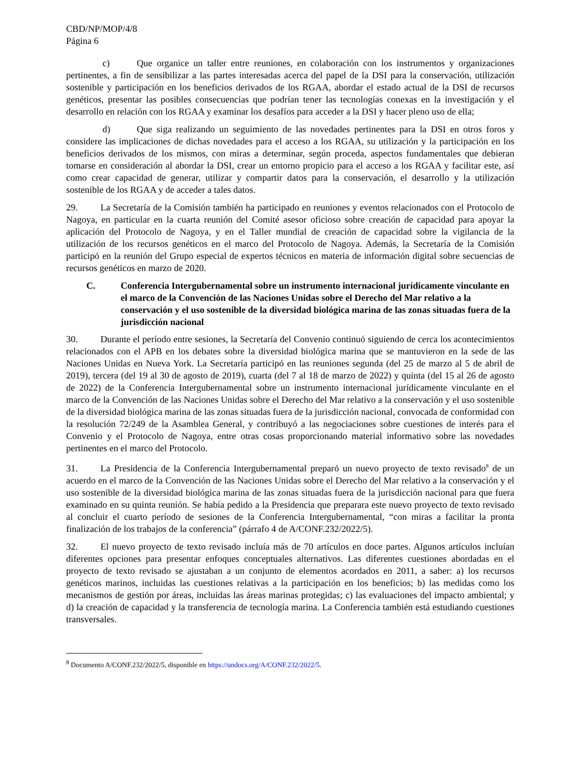CBD/NP/MOP/4/8
Página 6
c) Que organice un taller entre reuniones, en colaboración con los instrumentos y organizaciones pertinentes, a fin de sensibilizar a las partes interesadas acerca del papel de la DSI para la conservación, utilización sostenible y participación en los beneficios derivados de los RGAA, abordar el estado actual de la DSI de recursos genéticos, presentar las posibles consecuencias que podrían tener las tecnologías conexas en la investigación y el desarrollo en relación con los RGAA y examinar los desafíos para acceder a la DSI y hacer pleno uso de ella;
d) Que siga realizando un seguimiento de las novedades pertinentes para la DSI en otros foros y considere las implicaciones de dichas novedades para el acceso a los RGAA, su utilización y la participación en los beneficios derivados de los mismos, con miras a determinar, según proceda, aspectos fundamentales que debieran tomarse en consideración al abordar la DSI, crear un entorno propicio para el acceso a los RGAA y facilitar este, así como crear capacidad de generar, utilizar y compartir datos para la conservación, el desarrollo y la utilización sostenible de los RGAA y de acceder a tales datos.
29. La Secretaría de la Comisión también ha participado en reuniones y eventos relacionados con el Protocolo de Nagoya, en particular en la cuarta reunión del Comité asesor oficioso sobre creación de capacidad para apoyar la aplicación del Protocolo de Nagoya, y en el Taller mundial de creación de capacidad sobre la vigilancia de la utilización de los recursos genéticos en el marco del Protocolo de Nagoya. Además, la Secretaría de la Comisión participó en la reunión del Grupo especial de expertos técnicos en materia de información digital sobre secuencias de recursos genéticos en marzo de 2020.
C. Conferencia Intergubernamental sobre un instrumento internacional jurídicamente vinculante en el marco de la Convención de las Naciones Unidas sobre el Derecho del Mar relativo a la conservación y el uso sostenible de la diversidad biológica marina de las zonas situadas fuera de la jurisdicción nacional
30. Durante el período entre sesiones, la Secretaría del Convenio continuó siguiendo de cerca los acontecimientos relacionados con el APB en los debates sobre la diversidad biológica marina que se mantuvieron en la sede de las Naciones Unidas en Nueva York. La Secretaría participó en las reuniones segunda (del 25 de marzo al 5 de abril de 2019), tercera (del 19 al 30 de agosto de 2019), cuarta (del 7 al 18 de marzo de 2022) y quinta (del 15 al 26 de agosto de 2022) de la Conferencia Intergubernamental sobre un instrumento internacional jurídicamente vinculante en el marco de la Convención de las Naciones Unidas sobre el Derecho del Mar relativo a la conservación y el uso sostenible de la diversidad biológica marina de las zonas situadas fuera de la jurisdicción nacional, convocada de conformidad con la resolución 72/249 de la Asamblea General, y contribuyó a las negociaciones sobre cuestiones de interés para el Convenio y el Protocolo de Nagoya, entre otras cosas proporcionando material informativo sobre las novedades pertinentes en el marco del Protocolo.
31. La Presidencia de la Conferencia Intergubernamental preparó un nuevo proyecto de texto revisado<sup>8</sup> de un acuerdo en el marco de la Convención de las Naciones Unidas sobre el Derecho del Mar relativo a la conservación y el uso sostenible de la diversidad biológica marina de las zonas situadas fuera de la jurisdicción nacional para que fuera examinado en su quinta reunión. Se había pedido a la Presidencia que preparara este nuevo proyecto de texto revisado al concluir el cuarto período de sesiones de la Conferencia Intergubernamental, “con miras a facilitar la pronta finalización de los trabajos de la conferencia” (párrafo 4 de A/CONF.232/2022/5).
32. El nuevo proyecto de texto revisado incluía más de 70 artículos en doce partes. Algunos artículos incluían diferentes opciones para presentar enfoques conceptuales alternativos. Las diferentes cuestiones abordadas en el proyecto de texto revisado se ajustaban a un conjunto de elementos acordados en 2011, a saber: a) los recursos genéticos marinos, incluidas las cuestiones relativas a la participación en los beneficios; b) las medidas como los mecanismos de gestión por áreas, incluidas las áreas marinas protegidas; c) las evaluaciones del impacto ambiental; y d) la creación de capacidad y la transferencia de tecnología marina. La Conferencia también está estudiando cuestiones transversales.
<sup>8</sup> Documento A/CONF.232/2022/5, disponible en https://undocs.org/A/CONF.232/2022/5.